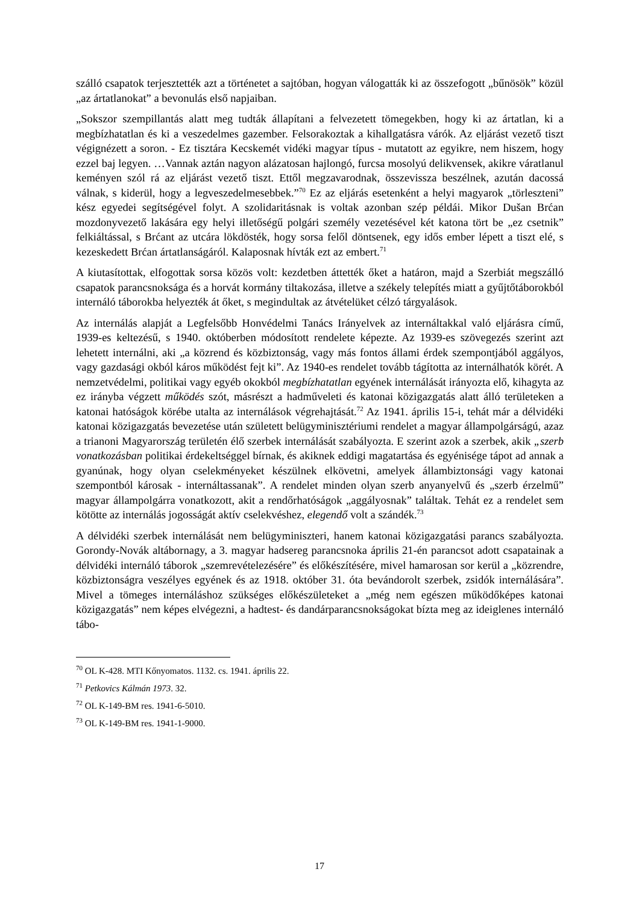szálló csapatok terjesztették azt a történetet a sajtóban, hogyan válogatták ki az összefogott „bűnösök” közül „az ártatlanokat” a bevonulás első napjaiban.
„Sokszor szempillantás alatt meg tudták állapítani a felvezetett tömegekben, hogy ki az ártatlan, ki a megbízhatatlan és ki a veszedelmes gazember. Felsorakoztak a kihallgatásra várók. Az eljárást vezető tiszt végignézett a soron. - Ez tisztára Kecskemét vidéki magyar típus - mutatott az egyikre, nem hiszem, hogy ezzel baj legyen. …Vannak aztán nagyon alázatosan hajlongó, furcsa mosolyú delikvensek, akikre váratlanul keményen szól rá az eljárást vezető tiszt. Ettől megzavarodnak, összevissza beszélnek, azután dacossá válnak, s kiderül, hogy a legveszedelmesebbek.”<sup>70</sup> Ez az eljárás esetenként a helyi magyarok „törleszteni” kész egyedei segítségével folyt. A szolidaritásnak is voltak azonban szép példái. Mikor Dušan Brćan mozdonyvezető lakására egy helyi illetőségű polgári személy vezetésével két katona tört be „ez csetnik” felkiáltással, s Brćant az utcára lökdösték, hogy sorsa felől döntsenek, egy idős ember lépett a tiszt elé, s kezeskedett Brćan ártatlanságáról. Kalaposnak hívták ezt az embert.<sup>71</sup>
A kiutasítottak, elfogottak sorsa közös volt: kezdetben áttették őket a határon, majd a Szerbiát megszálló csapatok parancsnoksága és a horvát kormány tiltakozása, illetve a székely telepítés miatt a gyűjtőtáborokból internáló táborokba helyezték át őket, s megindultak az átvételüket célzó tárgyalások.
Az internálás alapját a Legfelsőbb Honvédelmi Tanács Irányelvek az internáltakkal való eljárásra című, 1939-es keltezésű, s 1940. októberben módosított rendelete képezte. Az 1939-es szövegezés szerint azt lehetett internálni, aki „a közrend és közbiztonság, vagy más fontos állami érdek szempontjából aggályos, vagy gazdasági okból káros működést fejt ki”. Az 1940-es rendelet tovább tágította az internálhatók körét. A nemzetvédelmi, politikai vagy egyéb okokból megbízhatatlan egyének internálását irányozta elő, kihagyta az ez irányba végzett működés szót, másrészt a hadműveleti és katonai közigazgatás alatt álló területeken a katonai hatóságok körébe utalta az internálások végrehajtását.<sup>72</sup> Az 1941. április 15-i, tehát már a délvidéki katonai közigazgatás bevezetése után született belügyminisztériumi rendelet a magyar állampolgárságú, azaz a trianoni Magyarország területén élő szerbek internálását szabályozta. E szerint azok a szerbek, akik „szerb vonatkozásban politikai érdekeltséggel bírnak, és akiknek eddigi magatartása és egyénisége tápot ad annak a gyanúnak, hogy olyan cselekményeket készülnek elkövetni, amelyek állambiztonsági vagy katonai szempontból károsak - internáltassanak”. A rendelet minden olyan szerb anyanyelvű és „szerb érzelmű” magyar állampolgárra vonatkozott, akit a rendőrhatóságok „aggályosnak” találtak. Tehát ez a rendelet sem kötötte az internálás jogosságát aktív cselekvéshez, elegendő volt a szándék.<sup>73</sup>
A délvidéki szerbek internálását nem belügyminiszteri, hanem katonai közigazgatási parancs szabályozta. Gorondy-Novák altábornagy, a 3. magyar hadsereg parancsnoka április 21-én parancsot adott csapatainak a délvidéki internáló táborok „szemrevételezésére” és előkészítésére, mivel hamarosan sor kerül a „közrendre, közbiztonságra veszélyes egyének és az 1918. október 31. óta bevándorolt szerbek, zsidók internálására”. Mivel a tömeges internáláshoz szükséges előkészületeket a „még nem egészen működőképes katonai közigazgatás” nem képes elvégezni, a hadtest- és dandárparancsnokságokat bízta meg az ideiglenes internáló tábo-
<sup>70</sup> OL K-428. MTI Kőnyomatos. 1132. cs. 1941. április 22.
<sup>71</sup> Petkovics Kálmán 1973. 32.
<sup>72</sup> OL K-149-BM res. 1941-6-5010.
<sup>73</sup> OL K-149-BM res. 1941-1-9000.
17